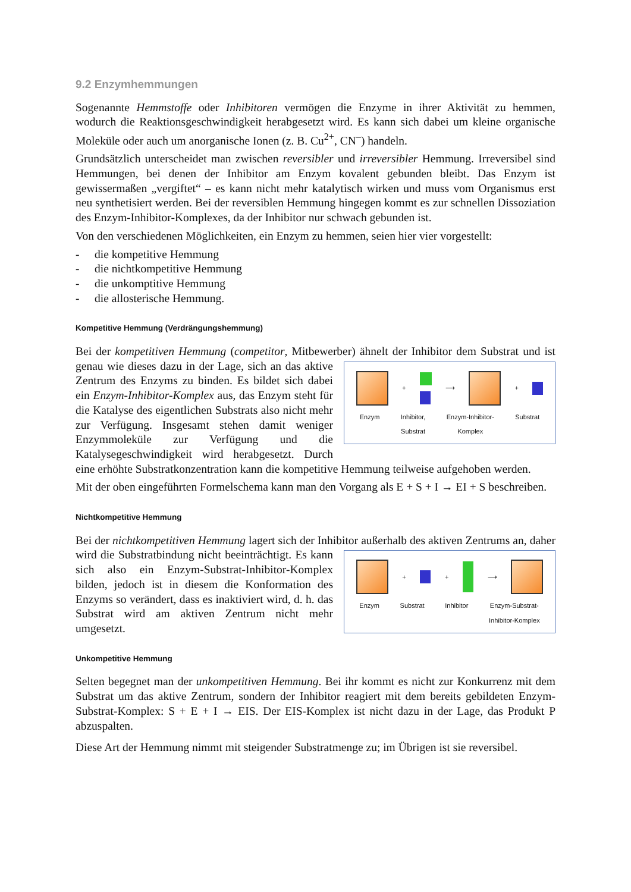9.2 Enzymhemmungen
Sogenannte Hemmstoffe oder Inhibitoren vermögen die Enzyme in ihrer Aktivität zu hemmen, wodurch die Reaktionsgeschwindigkeit herabgesetzt wird. Es kann sich dabei um kleine organische Moleküle oder auch um anorganische Ionen (z. B. Cu<sup>2+</sup>, CN<sup>–</sup>) handeln.
Grundsätzlich unterscheidet man zwischen reversibler und irreversibler Hemmung. Irreversibel sind Hemmungen, bei denen der Inhibitor am Enzym kovalent gebunden bleibt. Das Enzym ist gewissermaßen „vergiftet“ – es kann nicht mehr katalytisch wirken und muss vom Organismus erst neu synthetisiert werden. Bei der reversiblen Hemmung hingegen kommt es zur schnellen Dissoziation des Enzym-Inhibitor-Komplexes, da der Inhibitor nur schwach gebunden ist.
Von den verschiedenen Möglichkeiten, ein Enzym zu hemmen, seien hier vier vorgestellt:
- die kompetitive Hemmung
- die nichtkompetitive Hemmung
- die unkomptitive Hemmung
- die allosterische Hemmung.
Kompetitive Hemmung (Verdrängungshemmung)
Bei der kompetitiven Hemmung (competitor, Mitbewerber) ähnelt der Inhibitor dem Substrat + ⟶ +
Enzym Inhibitor,
Substrat Enzym-Inhibitor-
Komplex Substrat und ist genau wie dieses dazu in der Lage, sich an das aktive Zentrum des Enzyms zu binden. Es bildet sich dabei ein Enzym-Inhibitor-Komplex aus, das Enzym steht für die Katalyse des eigentlichen Substrats also nicht mehr zur Verfügung. Insgesamt stehen damit weniger Enzymmoleküle zur Verfügung und die Katalysegeschwindigkeit wird herabgesetzt. Durch eine erhöhte Substratkonzentration kann die kompetitive Hemmung teilweise aufgehoben werden.
Mit der oben eingeführten Formelschema kann man den Vorgang als E + S + I → EI + S beschreiben.
Nichtkompetitive Hemmung
Bei der nichtkompetitiven Hemmung lagert sich der Inhibitor außerhalb des aktiven Zentrums + + ⟶
Enzym Substrat Inhibitor Enzym-Substrat-
Inhibitor-Komplex an, daher wird die Substratbindung nicht beeinträchtigt. Es kann sich also ein Enzym-Substrat-Inhibitor-Komplex bilden, jedoch ist in diesem die Konformation des Enzyms so verändert, dass es inaktiviert wird, d. h. das Substrat wird am aktiven Zentrum nicht mehr umgesetzt.
Unkompetitive Hemmung
Selten begegnet man der unkompetitiven Hemmung. Bei ihr kommt es nicht zur Konkurrenz mit dem Substrat um das aktive Zentrum, sondern der Inhibitor reagiert mit dem bereits gebildeten Enzym-Substrat-Komplex: S + E + I → EIS. Der EIS-Komplex ist nicht dazu in der Lage, das Produkt P abzuspalten.
Diese Art der Hemmung nimmt mit steigender Substratmenge zu; im Übrigen ist sie reversibel.